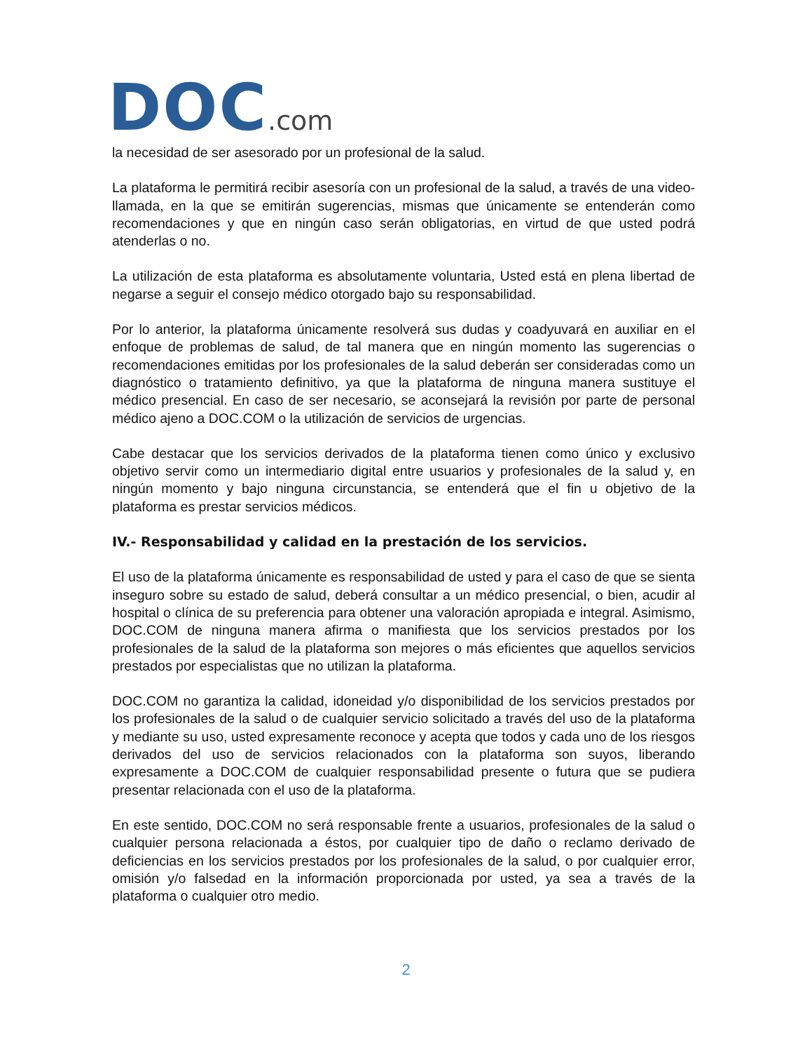DOC.com
la necesidad de ser asesorado por un profesional de la salud.
La plataforma le permitirá recibir asesoría con un profesional de la salud, a través de una video-llamada, en la que se emitirán sugerencias, mismas que únicamente se entenderán como recomendaciones y que en ningún caso serán obligatorias, en virtud de que usted podrá atenderlas o no.
La utilización de esta plataforma es absolutamente voluntaria, Usted está en plena libertad de negarse a seguir el consejo médico otorgado bajo su responsabilidad.
Por lo anterior, la plataforma únicamente resolverá sus dudas y coadyuvará en auxiliar en el enfoque de problemas de salud, de tal manera que en ningún momento las sugerencias o recomendaciones emitidas por los profesionales de la salud deberán ser consideradas como un diagnóstico o tratamiento definitivo, ya que la plataforma de ninguna manera sustituye el médico presencial. En caso de ser necesario, se aconsejará la revisión por parte de personal médico ajeno a DOC.COM o la utilización de servicios de urgencias.
Cabe destacar que los servicios derivados de la plataforma tienen como único y exclusivo objetivo servir como un intermediario digital entre usuarios y profesionales de la salud y, en ningún momento y bajo ninguna circunstancia, se entenderá que el fin u objetivo de la plataforma es prestar servicios médicos.
IV.- Responsabilidad y calidad en la prestación de los servicios.
El uso de la plataforma únicamente es responsabilidad de usted y para el caso de que se sienta inseguro sobre su estado de salud, deberá consultar a un médico presencial, o bien, acudir al hospital o clínica de su preferencia para obtener una valoración apropiada e integral. Asimismo, DOC.COM de ninguna manera afirma o manifiesta que los servicios prestados por los profesionales de la salud de la plataforma son mejores o más eficientes que aquellos servicios prestados por especialistas que no utilizan la plataforma.
DOC.COM no garantiza la calidad, idoneidad y/o disponibilidad de los servicios prestados por los profesionales de la salud o de cualquier servicio solicitado a través del uso de la plataforma y mediante su uso, usted expresamente reconoce y acepta que todos y cada uno de los riesgos derivados del uso de servicios relacionados con la plataforma son suyos, liberando expresamente a DOC.COM de cualquier responsabilidad presente o futura que se pudiera presentar relacionada con el uso de la plataforma.
En este sentido, DOC.COM no será responsable frente a usuarios, profesionales de la salud o cualquier persona relacionada a éstos, por cualquier tipo de daño o reclamo derivado de deficiencias en los servicios prestados por los profesionales de la salud, o por cualquier error, omisión y/o falsedad en la información proporcionada por usted, ya sea a través de la plataforma o cualquier otro medio.
2